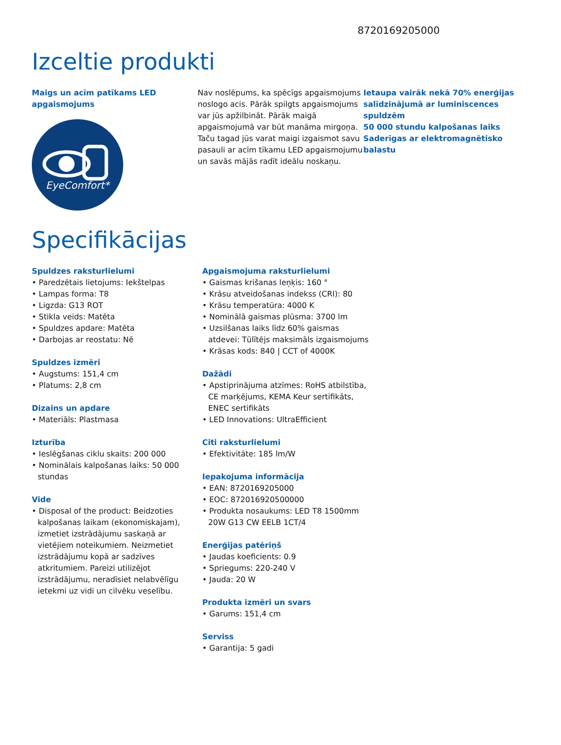8720169205000
Izceltie produkti
Maigs un acīm patīkams LED apgaismojums
EyeComfort*
Nav noslēpums, ka spēcīgs apgaismojums noslogo acis. Pārāk spilgts apgaismojums var jūs apžilbināt. Pārāk maigā apgaismojumā var būt manāma mirgoņa. Taču tagad jūs varat maigi izgaismot savu pasauli ar acīm tīkamu LED apgaismojumu un savās mājās radīt ideālu noskaņu.
Ietaupa vairāk nekā 70% enerģijas salīdzinājumā ar luminiscences spuldzēm
50 000 stundu kalpošanas laiks
Saderīgas ar elektromagnētisko balastu
Specifikācijas
Spuldzes raksturlielumi
• Paredzētais lietojums: Iekštelpas
• Lampas forma: T8
• Ligzda: G13 ROT
• Stikla veids: Matēta
• Spuldzes apdare: Matēta
• Darbojas ar reostatu: Nē
Spuldzes izmēri
• Augstums: 151,4 cm
• Platums: 2,8 cm
Dizains un apdare
• Materiāls: Plastmasa
Izturība
• Ieslēgšanas ciklu skaits: 200 000
• Nominālais kalpošanas laiks: 50 000 stundas
Vide
• Disposal of the product: Beidzoties kalpošanas laikam (ekonomiskajam), izmetiet izstrādājumu saskaņā ar vietējiem noteikumiem. Neizmetiet izstrādājumu kopā ar sadzīves atkritumiem. Pareizi utilizējot izstrādājumu, neradīsiet nelabvēlīgu ietekmi uz vidi un cilvēku veselību.
Apgaismojuma raksturlielumi
• Gaismas krišanas leņķis: 160 °
• Krāsu atveidošanas indekss (CRI): 80
• Krāsu temperatūra: 4000 K
• Nominālā gaismas plūsma: 3700 lm
• Uzsilšanas laiks līdz 60% gaismas atdevei: Tūlītējs maksimāls izgaismojums
• Krāsas kods: 840 | CCT of 4000K
Dažādi
• Apstiprinājuma atzīmes: RoHS atbilstība, CE marķējums, KEMA Keur sertifikāts, ENEC sertifikāts
• LED Innovations: UltraEfficient
Citi raksturlielumi
• Efektivitāte: 185 lm/W
Iepakojuma informācija
• EAN: 8720169205000
• EOC: 872016920500000
• Produkta nosaukums: LED T8 1500mm 20W G13 CW EELB 1CT/4
Enerģijas patēriņš
• Jaudas koeficients: 0.9
• Spriegums: 220-240 V
• Jauda: 20 W
Produkta izmēri un svars
• Garums: 151,4 cm
Serviss
• Garantija: 5 gadi